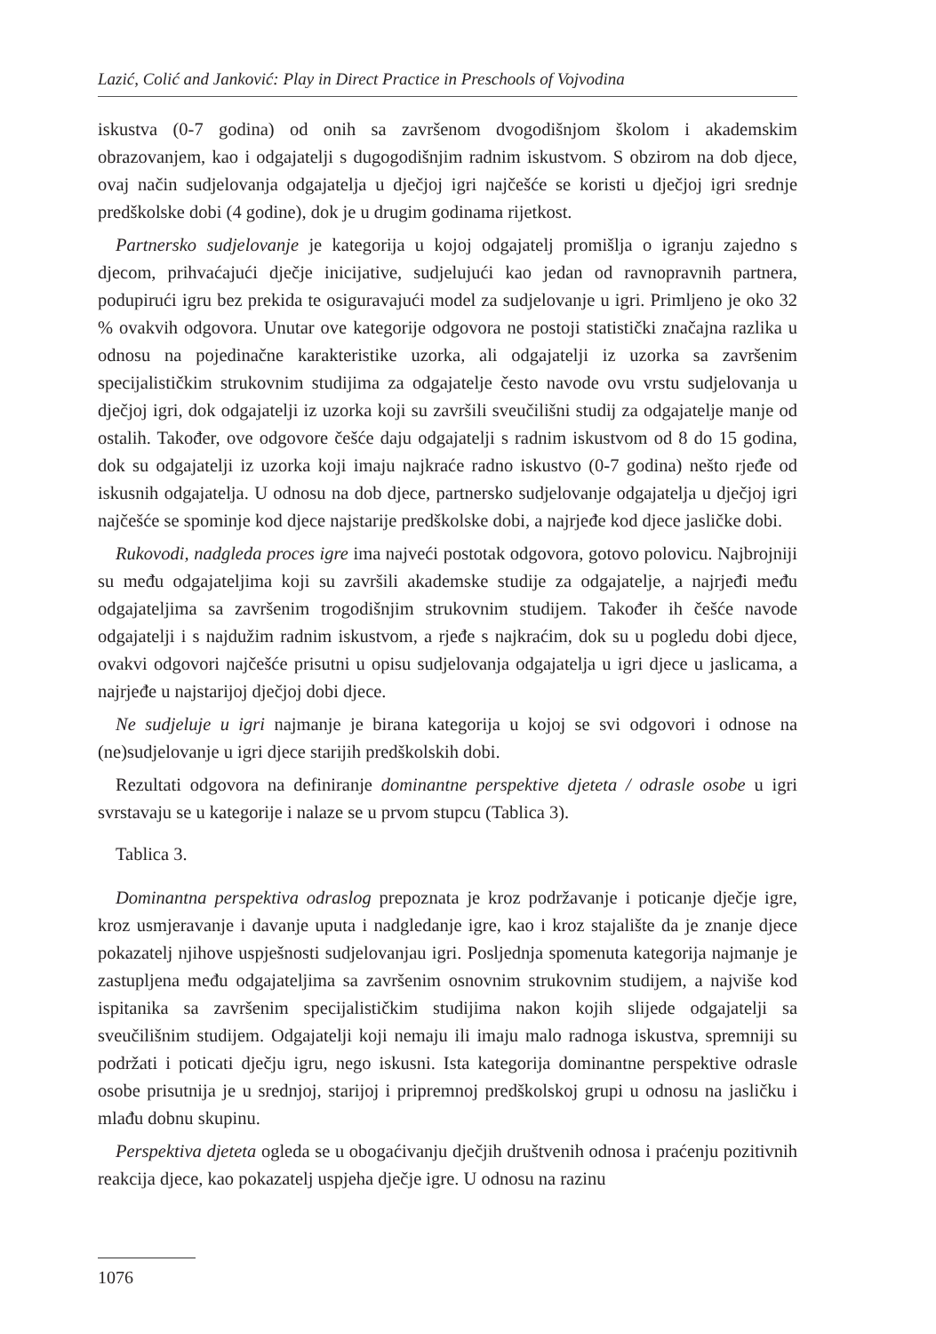Lazić, Colić and Janković: Play in Direct Practice in Preschools of Vojvodina
iskustva (0-7 godina) od onih sa završenom dvogodišnjom školom i akademskim obrazovanjem, kao i odgajatelji s dugogodišnjim radnim iskustvom. S obzirom na dob djece, ovaj način sudjelovanja odgajatelja u dječjoj igri najčešće se koristi u dječjoj igri srednje predškolske dobi (4 godine), dok je u drugim godinama rijetkost.
Partnersko sudjelovanje je kategorija u kojoj odgajatelj promišlja o igranju zajedno s djecom, prihvaćajući dječje inicijative, sudjelujući kao jedan od ravnopravnih partnera, podupirući igru bez prekida te osiguravajući model za sudjelovanje u igri. Primljeno je oko 32 % ovakvih odgovora. Unutar ove kategorije odgovora ne postoji statistički značajna razlika u odnosu na pojedinačne karakteristike uzorka, ali odgajatelji iz uzorka sa završenim specijalističkim strukovnim studijima za odgajatelje često navode ovu vrstu sudjelovanja u dječjoj igri, dok odgajatelji iz uzorka koji su završili sveučilišni studij za odgajatelje manje od ostalih. Također, ove odgovore češće daju odgajatelji s radnim iskustvom od 8 do 15 godina, dok su odgajatelji iz uzorka koji imaju najkraće radno iskustvo (0-7 godina) nešto rjeđe od iskusnih odgajatelja. U odnosu na dob djece, partnersko sudjelovanje odgajatelja u dječjoj igri najčešće se spominje kod djece najstarije predškolske dobi, a najrjeđe kod djece jasličke dobi.
Rukovodi, nadgleda proces igre ima najveći postotak odgovora, gotovo polovicu. Najbrojniji su među odgajateljima koji su završili akademske studije za odgajatelje, a najrjeđi među odgajateljima sa završenim trogodišnjim strukovnim studijem. Također ih češće navode odgajatelji i s najdužim radnim iskustvom, a rjeđe s najkraćim, dok su u pogledu dobi djece, ovakvi odgovori najčešće prisutni u opisu sudjelovanja odgajatelja u igri djece u jaslicama, a najrjeđe u najstarijoj dječjoj dobi djece.
Ne sudjeluje u igri najmanje je birana kategorija u kojoj se svi odgovori i odnose na (ne)sudjelovanje u igri djece starijih predškolskih dobi.
Rezultati odgovora na definiranje dominantne perspektive djeteta / odrasle osobe u igri svrstavaju se u kategorije i nalaze se u prvom stupcu (Tablica 3).
Tablica 3.
Dominantna perspektiva odraslog prepoznata je kroz podržavanje i poticanje dječje igre, kroz usmjeravanje i davanje uputa i nadgledanje igre, kao i kroz stajalište da je znanje djece pokazatelj njihove uspješnosti sudjelovanjau igri. Posljednja spomenuta kategorija najmanje je zastupljena među odgajateljima sa završenim osnovnim strukovnim studijem, a najviše kod ispitanika sa završenim specijalističkim studijima nakon kojih slijede odgajatelji sa sveučilišnim studijem. Odgajatelji koji nemaju ili imaju malo radnoga iskustva, spremniji su podržati i poticati dječju igru, nego iskusni. Ista kategorija dominantne perspektive odrasle osobe prisutnija je u srednjoj, starijoj i pripremnoj predškolskoj grupi u odnosu na jasličku i mlađu dobnu skupinu.
Perspektiva djeteta ogleda se u obogaćivanju dječjih društvenih odnosa i praćenju pozitivnih reakcija djece, kao pokazatelj uspjeha dječje igre. U odnosu na razinu
1076